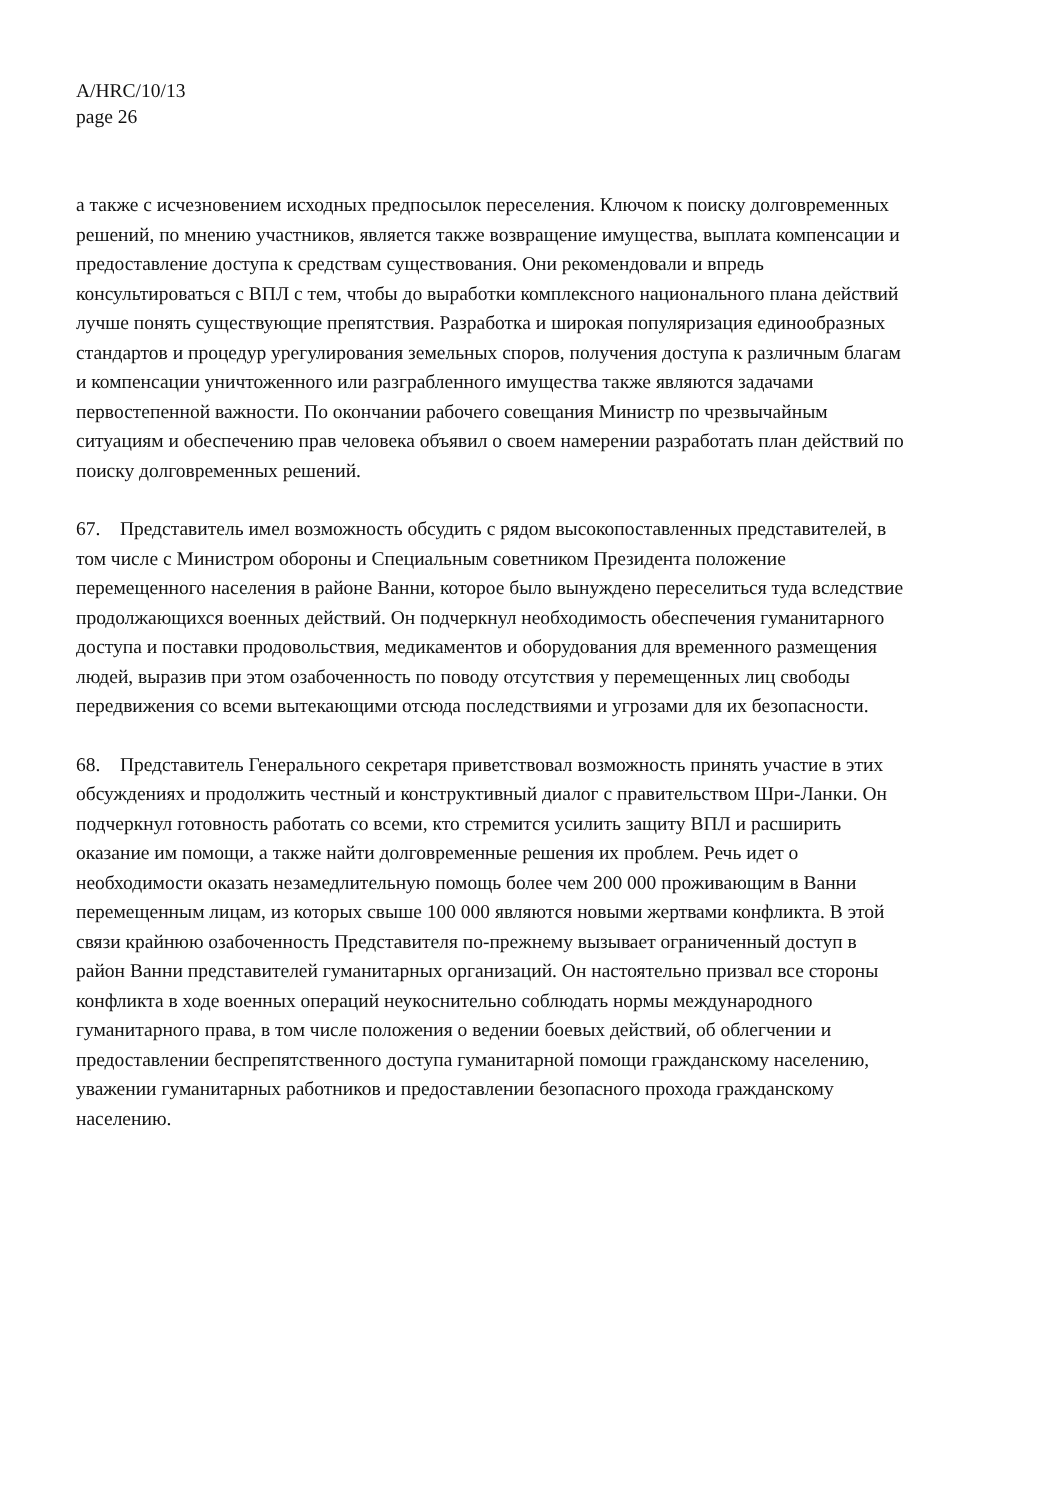A/HRC/10/13
page 26
а также с исчезновением исходных предпосылок переселения. Ключом к поиску долговременных решений, по мнению участников, является также возвращение имущества, выплата компенсации и предоставление доступа к средствам существования. Они рекомендовали и впредь консультироваться с ВПЛ с тем, чтобы до выработки комплексного национального плана действий лучше понять существующие препятствия. Разработка и широкая популяризация единообразных стандартов и процедур урегулирования земельных споров, получения доступа к различным благам и компенсации уничтоженного или разграбленного имущества также являются задачами первостепенной важности. По окончании рабочего совещания Министр по чрезвычайным ситуациям и обеспечению прав человека объявил о своем намерении разработать план действий по поиску долговременных решений.
67. Представитель имел возможность обсудить с рядом высокопоставленных представителей, в том числе с Министром обороны и Специальным советником Президента положение перемещенного населения в районе Ванни, которое было вынуждено переселиться туда вследствие продолжающихся военных действий. Он подчеркнул необходимость обеспечения гуманитарного доступа и поставки продовольствия, медикаментов и оборудования для временного размещения людей, выразив при этом озабоченность по поводу отсутствия у перемещенных лиц свободы передвижения со всеми вытекающими отсюда последствиями и угрозами для их безопасности.
68. Представитель Генерального секретаря приветствовал возможность принять участие в этих обсуждениях и продолжить честный и конструктивный диалог с правительством Шри-Ланки. Он подчеркнул готовность работать со всеми, кто стремится усилить защиту ВПЛ и расширить оказание им помощи, а также найти долговременные решения их проблем. Речь идет о необходимости оказать незамедлительную помощь более чем 200 000 проживающим в Ванни перемещенным лицам, из которых свыше 100 000 являются новыми жертвами конфликта. В этой связи крайнюю озабоченность Представителя по-прежнему вызывает ограниченный доступ в район Ванни представителей гуманитарных организаций. Он настоятельно призвал все стороны конфликта в ходе военных операций неукоснительно соблюдать нормы международного гуманитарного права, в том числе положения о ведении боевых действий, об облегчении и предоставлении беспрепятственного доступа гуманитарной помощи гражданскому населению, уважении гуманитарных работников и предоставлении безопасного прохода гражданскому населению.